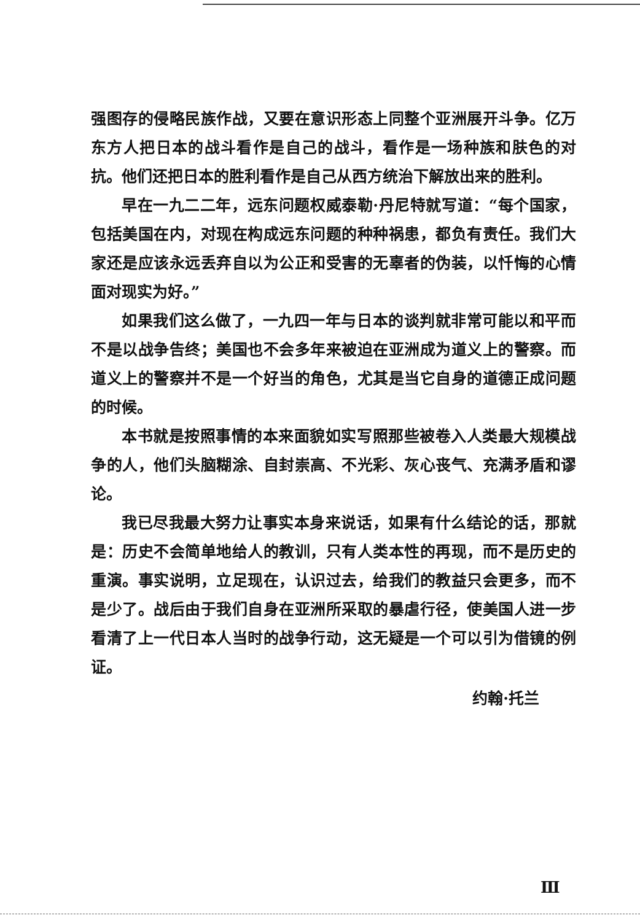强图存的侵略民族作战，又要在意识形态上同整个亚洲展开斗争。亿万东方人把日本的战斗看作是自己的战斗，看作是一场种族和肤色的对抗。他们还把日本的胜利看作是自己从西方统治下解放出来的胜利。
早在一九二二年，远东问题权威泰勒·丹尼特就写道：“每个国家，包括美国在内，对现在构成远东问题的种种祸患，都负有责任。我们大家还是应该永远丢弃自以为公正和受害的无辜者的伪装，以忏悔的心情面对现实为好。”
如果我们这么做了，一九四一年与日本的谈判就非常可能以和平而不是以战争告终；美国也不会多年来被迫在亚洲成为道义上的警察。而道义上的警察并不是一个好当的角色，尤其是当它自身的道德正成问题的时候。
本书就是按照事情的本来面貌如实写照那些被卷入人类最大规模战争的人，他们头脑糊涂、自封崇高、不光彩、灰心丧气、充满矛盾和谬论。
我已尽我最大努力让事实本身来说话，如果有什么结论的话，那就是：历史不会简单地给人的教训，只有人类本性的再现，而不是历史的重演。事实说明，立足现在，认识过去，给我们的教益只会更多，而不是少了。战后由于我们自身在亚洲所采取的暴虐行径，使美国人进一步看清了上一代日本人当时的战争行动，这无疑是一个可以引为借镜的例证。
约翰·托兰
Ⅲ